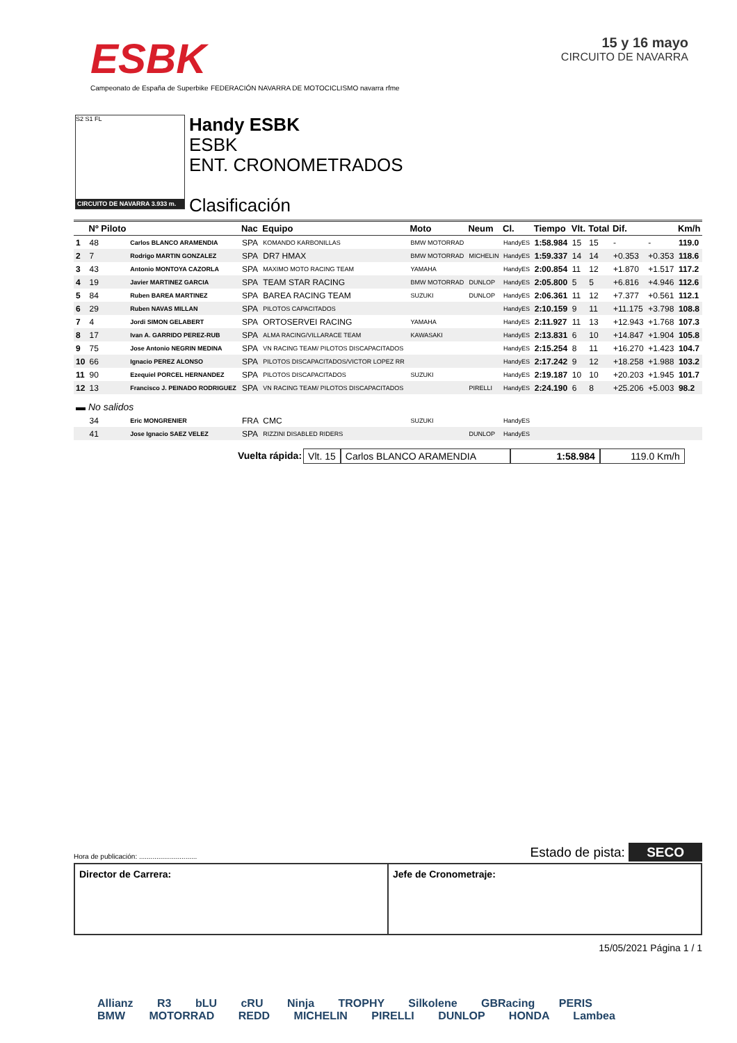ESBK
Campeonato de España de Superbike FEDERACIÓN NAVARRA DE MOTOCICLISMO navarra rfme
15 y 16 mayo
CIRCUITO DE NAVARRA
S2 S1 FL
CIRCUITO DE NAVARRA 3.933 m.
Handy ESBK
ESBK
ENT. CRONOMETRADOS
Clasificación
| | Nº Piloto | | Nac | Equipo | Moto | Neum | Cl. | Tiempo | Vlt. | Total | Dif. | | Km/h |
| --- | --- | --- | --- | --- | --- | --- | --- | --- | --- | --- | --- | --- | --- |
| 1 | 48 | Carlos BLANCO ARAMENDIA | SPA | KOMANDO KARBONILLAS | BMW MOTORRAD | | HandyES | 1:58.984 | 15 | 15 | - | - | 119.0 |
| 2 | 7 | Rodrigo MARTIN GONZALEZ | SPA | DR7 HMAX | BMW MOTORRAD | MICHELIN | HandyES | 1:59.337 | 14 | 14 | +0.353 | +0.353 | 118.6 |
| 3 | 43 | Antonio MONTOYA CAZORLA | SPA | MAXIMO MOTO RACING TEAM | YAMAHA | | HandyES | 2:00.854 | 11 | 12 | +1.870 | +1.517 | 117.2 |
| 4 | 19 | Javier MARTINEZ GARCIA | SPA | TEAM STAR RACING | BMW MOTORRAD | DUNLOP | HandyES | 2:05.800 | 5 | 5 | +6.816 | +4.946 | 112.6 |
| 5 | 84 | Ruben BAREA MARTINEZ | SPA | BAREA RACING TEAM | SUZUKI | DUNLOP | HandyES | 2:06.361 | 11 | 12 | +7.377 | +0.561 | 112.1 |
| 6 | 29 | Ruben NAVAS MILLAN | SPA | PILOTOS CAPACITADOS | | | HandyES | 2:10.159 | 9 | 11 | +11.175 | +3.798 | 108.8 |
| 7 | 4 | Jordi SIMON GELABERT | SPA | ORTOSERVEI RACING | YAMAHA | | HandyES | 2:11.927 | 11 | 13 | +12.943 | +1.768 | 107.3 |
| 8 | 17 | Ivan A. GARRIDO PEREZ-RUB | SPA | ALMA RACING/VILLARACE TEAM | KAWASAKI | | HandyES | 2:13.831 | 6 | 10 | +14.847 | +1.904 | 105.8 |
| 9 | 75 | Jose Antonio NEGRIN MEDINA | SPA | VN RACING TEAM/ PILOTOS DISCAPACITADOS | | | HandyES | 2:15.254 | 8 | 11 | +16.270 | +1.423 | 104.7 |
| 10 | 66 | Ignacio PEREZ ALONSO | SPA | PILOTOS DISCAPACITADOS/VICTOR LOPEZ RR | | | HandyES | 2:17.242 | 9 | 12 | +18.258 | +1.988 | 103.2 |
| 11 | 90 | Ezequiel PORCEL HERNANDEZ | SPA | PILOTOS DISCAPACITADOS | SUZUKI | | HandyES | 2:19.187 | 10 | 10 | +20.203 | +1.945 | 101.7 |
| 12 | 13 | Francisco J. PEINADO RODRIGUEZ | SPA | VN RACING TEAM/ PILOTOS DISCAPACITADOS | | PIRELLI | HandyES | 2:24.190 | 6 | 8 | +25.206 | +5.003 | 98.2 |
| ▬ No salidos | | | | | | | | | | | | | |
| | 34 | Eric MONGRENIER | FRA | CMC | SUZUKI | | HandyES | | | | | | |
| | 41 | Jose Ignacio SAEZ VELEZ | SPA | RIZZINI DISABLED RIDERS | | DUNLOP | HandyES | | | | | | |
Vuelta rápida: Vlt. 15 Carlos BLANCO ARAMENDIA 1:58.984 119.0 Km/h
Hora de publicación: .............................. Estado de pista: SECO
Director de Carrera: Jefe de Cronometraje:
15/05/2021 Página 1 / 1
Allianz R3 bLU cRU Ninja TROPHY Silkolene GBRacing PERIS
BMW MOTORRAD REDD MICHELIN PIRELLI DUNLOP HONDA Lambea